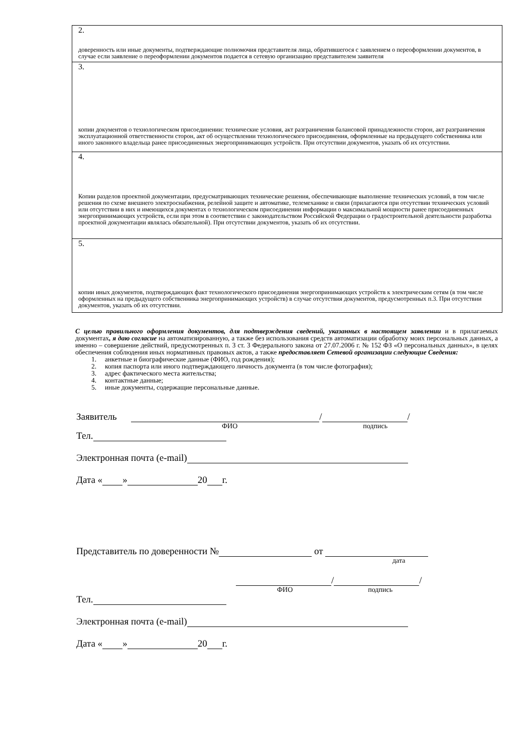| 2. доверенность или иные документы, подтверждающие полномочия представителя лица, обратившегося с заявлением о переоформлении документов, в случае если заявление о переоформлении документов подается в сетевую организацию представителем заявителя |
| 3. копии документов о технологическом присоединении: технические условия, акт разграничения балансовой принадлежности сторон, акт разграничения эксплуатационной ответственности сторон, акт об осуществлении технологического присоединения, оформленные на предыдущего собственника или иного законного владельца ранее присоединенных энергопринимающих устройств. При отсутствии документов, указать об их отсутствии. |
| 4. Копии разделов проектной документации, предусматривающих технические решения, обеспечивающие выполнение технических условий, в том числе решения по схеме внешнего электроснабжения, релейной защите и автоматике, телемеханике и связи (прилагаются при отсутствии технических условий или отсутствии в них и имеющихся документах о технологическом присоединении информации о максимальной мощности ранее присоединенных энергопринимающих устройств, если при этом в соответствии с законодательством Российской Федерации о градостроительной деятельности разработка проектной документации являлась обязательной). При отсутствии документов, указать об их отсутствии. |
| 5. копии иных документов, подтверждающих факт технологического присоединения энергопринимающих устройств к электрическим сетям (в том числе оформленных на предыдущего собственника энергопринимающих устройств) в случае отсутствия документов, предусмотренных п.3. При отсутствии документов, указать об их отсутствии. |
С целью правильного оформления документов, для подтверждения сведений, указанных в настоящем заявлении и в прилагаемых документах, я даю согласие на автоматизированную, а также без использования средств автоматизации обработку моих персональных данных, а именно – совершение действий, предусмотренных п. 3 ст. 3 Федерального закона от 27.07.2006 г. № 152 ФЗ «О персональных данных», в целях обеспечения соблюдения иных нормативных правовых актов, а также предоставляет Сетевой организации следующие Сведения:
1. анкетные и биографические данные (ФИО, год рождения);
2. копия паспорта или иного подтверждающего личность документа (в том числе фотография);
3. адрес фактического места жительства;
4. контактные данные;
5. иные документы, содержащие персональные данные.
Заявитель / /
ФИО подпись
Тел.
Электронная почта (e-mail)
Дата « » 20 г.
Представитель по доверенности № от
дата
/ /
ФИО подпись
Тел.
Электронная почта (e-mail)
Дата « » 20 г.